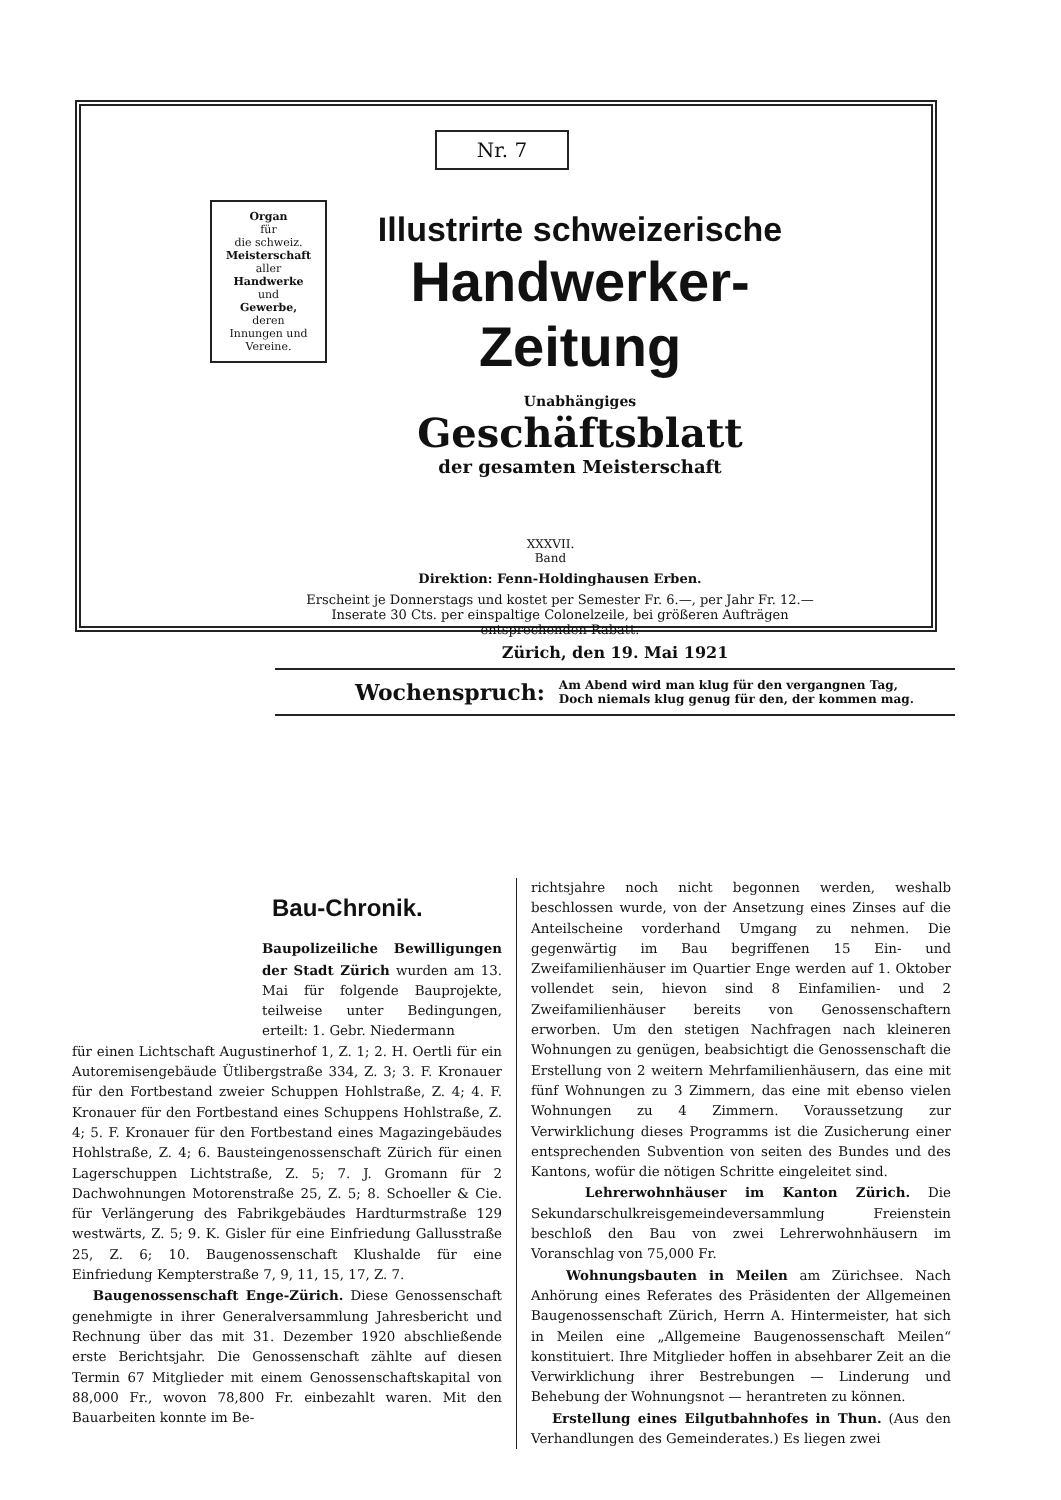Nr. 7
Organ
für
die schweiz.
Meisterschaft
aller
Handwerke
und
Gewerbe,
deren
Innungen und
Vereine.
Illustrirte schweizerische
Handwerker-Zeitung
Unabhängiges
Geschäftsblatt
der gesamten Meisterschaft
XXXVII.
Band
Direktion: Fenn-Holdinghausen Erben.
Erscheint je Donnerstags und kostet per Semester Fr. 6.—, per Jahr Fr. 12.—
Inserate 30 Cts. per einspaltige Colonelzeile, bei größeren Aufträgen entsprechenden Rabatt.
Zürich, den 19. Mai 1921
Wochenspruch: Am Abend wird man klug für den vergangnen Tag,
Doch niemals klug genug für den, der kommen mag.
Bau-Chronik.
Baupolizeiliche Bewilligungen der Stadt Zürich wurden am 13. Mai für folgende Bauprojekte, teilweise unter Bedingungen, erteilt: 1. Gebr. Niedermann
für einen Lichtschaft Augustinerhof 1, Z. 1; 2. H. Oertli für ein Autoremisengebäude Ütlibergstraße 334, Z. 3; 3. F. Kronauer für den Fortbestand zweier Schuppen Hohlstraße, Z. 4; 4. F. Kronauer für den Fortbestand eines Schuppens Hohlstraße, Z. 4; 5. F. Kronauer für den Fortbestand eines Magazingebäudes Hohlstraße, Z. 4; 6. Bausteingenossenschaft Zürich für einen Lagerschuppen Lichtstraße, Z. 5; 7. J. Gromann für 2 Dachwohnungen Motorenstraße 25, Z. 5; 8. Schoeller & Cie. für Verlängerung des Fabrikgebäudes Hardturmstraße 129 westwärts, Z. 5; 9. K. Gisler für eine Einfriedung Gallusstraße 25, Z. 6; 10. Baugenossenschaft Klushalde für eine Einfriedung Kempterstraße 7, 9, 11, 15, 17, Z. 7.
Baugenossenschaft Enge-Zürich. Diese Genossenschaft genehmigte in ihrer Generalversammlung Jahresbericht und Rechnung über das mit 31. Dezember 1920 abschließende erste Berichtsjahr. Die Genossenschaft zählte auf diesen Termin 67 Mitglieder mit einem Genossenschaftskapital von 88,000 Fr., wovon 78,800 Fr. einbezahlt waren. Mit den Bauarbeiten konnte im Be-
richtsjahre noch nicht begonnen werden, weshalb beschlossen wurde, von der Ansetzung eines Zinses auf die Anteilscheine vorderhand Umgang zu nehmen. Die gegenwärtig im Bau begriffenen 15 Ein- und Zweifamilienhäuser im Quartier Enge werden auf 1. Oktober vollendet sein, hievon sind 8 Einfamilien- und 2 Zweifamilienhäuser bereits von Genossenschaftern erworben. Um den stetigen Nachfragen nach kleineren Wohnungen zu genügen, beabsichtigt die Genossenschaft die Erstellung von 2 weitern Mehrfamilienhäusern, das eine mit fünf Wohnungen zu 3 Zimmern, das eine mit ebenso vielen Wohnungen zu 4 Zimmern. Voraussetzung zur Verwirklichung dieses Programms ist die Zusicherung einer entsprechenden Subvention von seiten des Bundes und des Kantons, wofür die nötigen Schritte eingeleitet sind.
Lehrerwohnhäuser im Kanton Zürich. Die Sekundarschulkreisgemeindeversammlung Freienstein beschloß den Bau von zwei Lehrerwohnhäusern im Voranschlag von 75,000 Fr.
Wohnungsbauten in Meilen am Zürichsee. Nach Anhörung eines Referates des Präsidenten der Allgemeinen Baugenossenschaft Zürich, Herrn A. Hintermeister, hat sich in Meilen eine „Allgemeine Baugenossenschaft Meilen“ konstituiert. Ihre Mitglieder hoffen in absehbarer Zeit an die Verwirklichung ihrer Bestrebungen — Linderung und Behebung der Wohnungsnot — herantreten zu können.
Erstellung eines Eilgutbahnhofes in Thun. (Aus den Verhandlungen des Gemeinderates.) Es liegen zwei